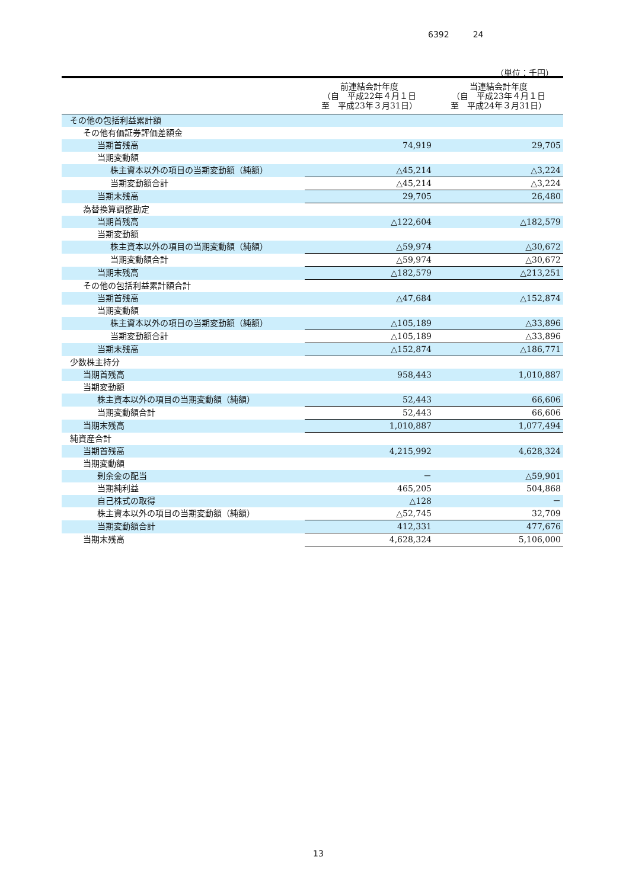6392 24
（単位：千円）
| | 前連結会計年度 （自 平成22年４月１日 至 平成23年３月31日） | 当連結会計年度 （自 平成23年４月１日 至 平成24年３月31日） |
| --- | --- | --- |
| その他の包括利益累計額 | | |
| その他有価証券評価差額金 | | |
| 当期首残高 | 74,919 | 29,705 |
| 当期変動額 | | |
| 株主資本以外の項目の当期変動額（純額） | △45,214 | △3,224 |
| 当期変動額合計 | △45,214 | △3,224 |
| 当期末残高 | 29,705 | 26,480 |
| 為替換算調整勘定 | | |
| 当期首残高 | △122,604 | △182,579 |
| 当期変動額 | | |
| 株主資本以外の項目の当期変動額（純額） | △59,974 | △30,672 |
| 当期変動額合計 | △59,974 | △30,672 |
| 当期末残高 | △182,579 | △213,251 |
| その他の包括利益累計額合計 | | |
| 当期首残高 | △47,684 | △152,874 |
| 当期変動額 | | |
| 株主資本以外の項目の当期変動額（純額） | △105,189 | △33,896 |
| 当期変動額合計 | △105,189 | △33,896 |
| 当期末残高 | △152,874 | △186,771 |
| 少数株主持分 | | |
| 当期首残高 | 958,443 | 1,010,887 |
| 当期変動額 | | |
| 株主資本以外の項目の当期変動額（純額） | 52,443 | 66,606 |
| 当期変動額合計 | 52,443 | 66,606 |
| 当期末残高 | 1,010,887 | 1,077,494 |
| 純資産合計 | | |
| 当期首残高 | 4,215,992 | 4,628,324 |
| 当期変動額 | | |
| 剰余金の配当 | － | △59,901 |
| 当期純利益 | 465,205 | 504,868 |
| 自己株式の取得 | △128 | － |
| 株主資本以外の項目の当期変動額（純額） | △52,745 | 32,709 |
| 当期変動額合計 | 412,331 | 477,676 |
| 当期末残高 | 4,628,324 | 5,106,000 |
13